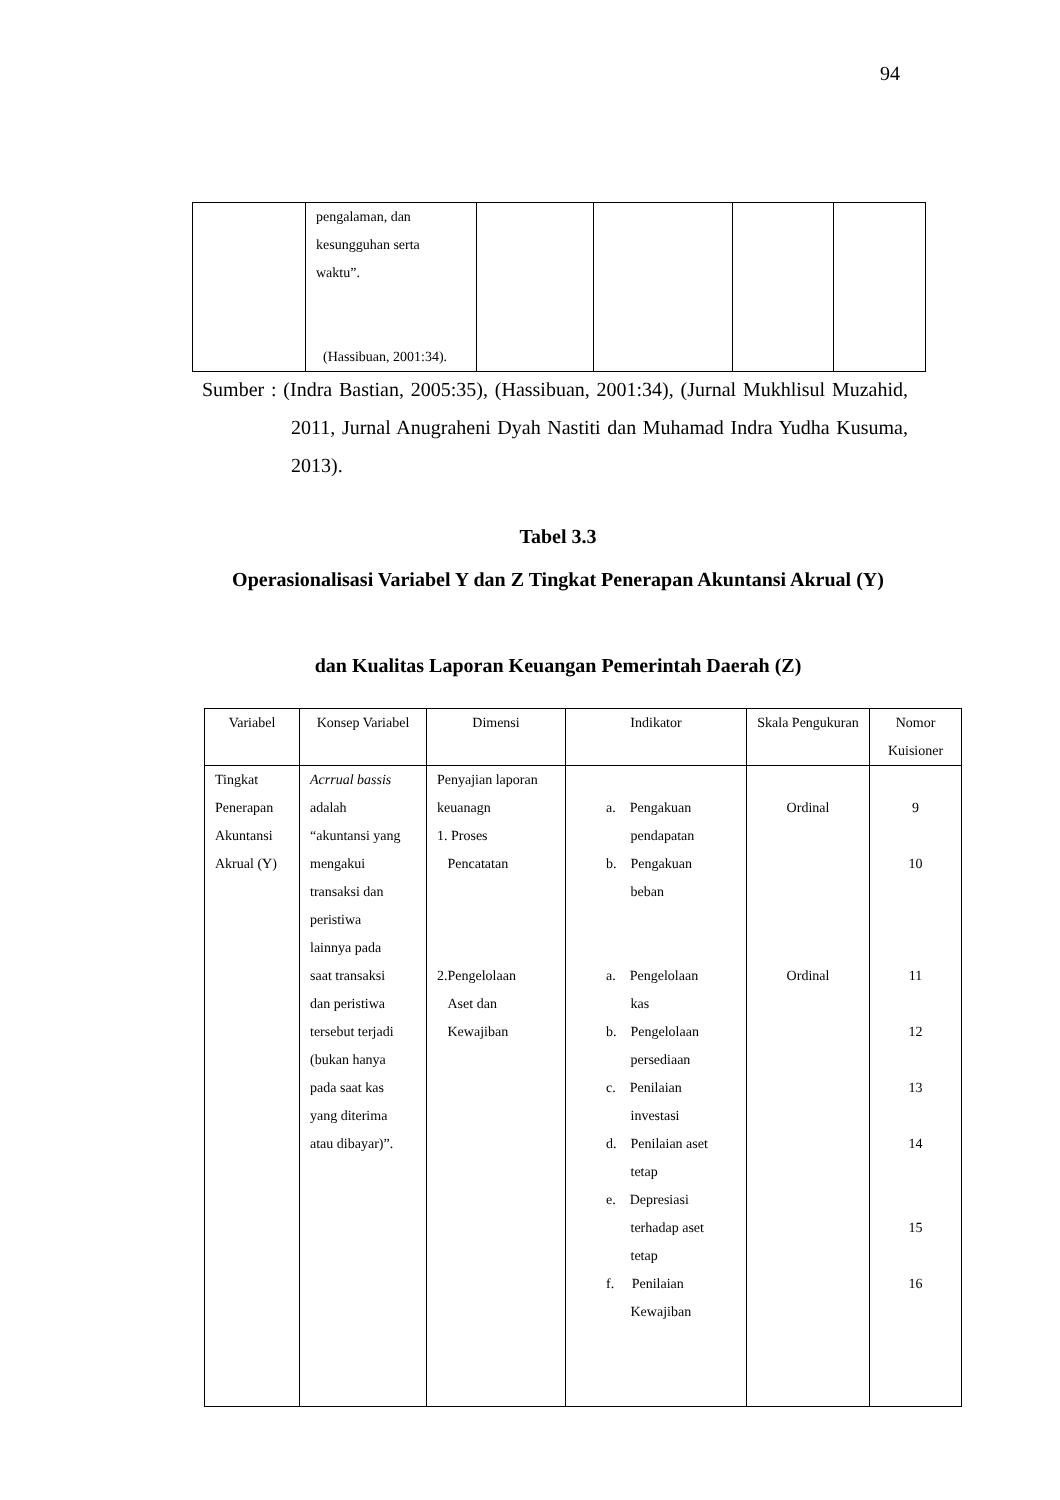94
| | pengalaman, dan kesungguhan serta waktu”. (Hassibuan, 2001:34). | | | | |
Sumber : (Indra Bastian, 2005:35), (Hassibuan, 2001:34), (Jurnal Mukhlisul Muzahid, 2011, Jurnal Anugraheni Dyah Nastiti dan Muhamad Indra Yudha Kusuma, 2013).
Tabel 3.3
Operasionalisasi Variabel Y dan Z Tingkat Penerapan Akuntansi Akrual (Y)
dan Kualitas Laporan Keuangan Pemerintah Daerah (Z)
| Variabel | Konsep Variabel | Dimensi | Indikator | Skala Pengukuran | Nomor Kuisioner |
| --- | --- | --- | --- | --- | --- |
| Tingkat Penerapan Akuntansi Akrual (Y) | Acrrual bassis adalah “akuntansi yang mengakui transaksi dan peristiwa lainnya pada saat transaksi dan peristiwa tersebut terjadi (bukan hanya pada saat kas yang diterima atau dibayar)”. | Penyajian laporan keuanagn 1. Proses Pencatatan 2.Pengelolaan Aset dan Kewajiban | a. Pengakuan pendapatan b. Pengakuan beban a. Pengelolaan kas b. Pengelolaan persediaan c. Penilaian investasi d. Penilaian aset tetap e. Depresiasi terhadap aset tetap f. Penilaian Kewajiban | Ordinal Ordinal | 9 10 11 12 13 14 15 16 |